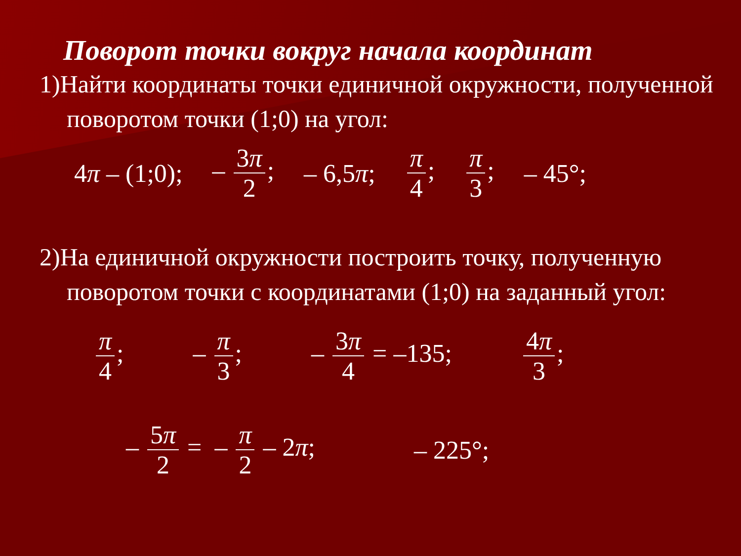Поворот точки вокруг начала координат
1)Найти координаты точки единичной окружности, полученной поворотом точки (1;0) на угол:
4π – (1;0); – 3π 2; – 6,5π; π 4; π 3; – 45°;
2)На единичной окружности построить точку, полученную поворотом точки с координатами (1;0) на заданный угол:
π 4; – π 3; – 3π 4 = –135; 4π 3;
– 5π 2 = – π 2 – 2π; – 225°;